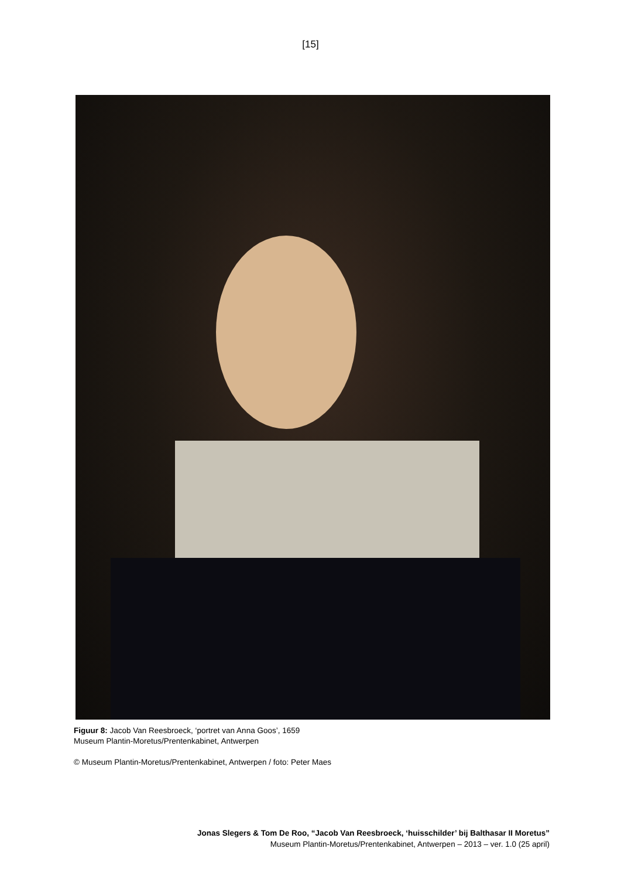[15]
Figuur 8: Jacob Van Reesbroeck, ‘portret van Anna Goos’, 1659
Museum Plantin-Moretus/Prentenkabinet, Antwerpen
© Museum Plantin-Moretus/Prentenkabinet, Antwerpen / foto: Peter Maes
Jonas Slegers & Tom De Roo, “Jacob Van Reesbroeck, ‘huisschilder’ bij Balthasar II Moretus”
Museum Plantin-Moretus/Prentenkabinet, Antwerpen – 2013 – ver. 1.0 (25 april)